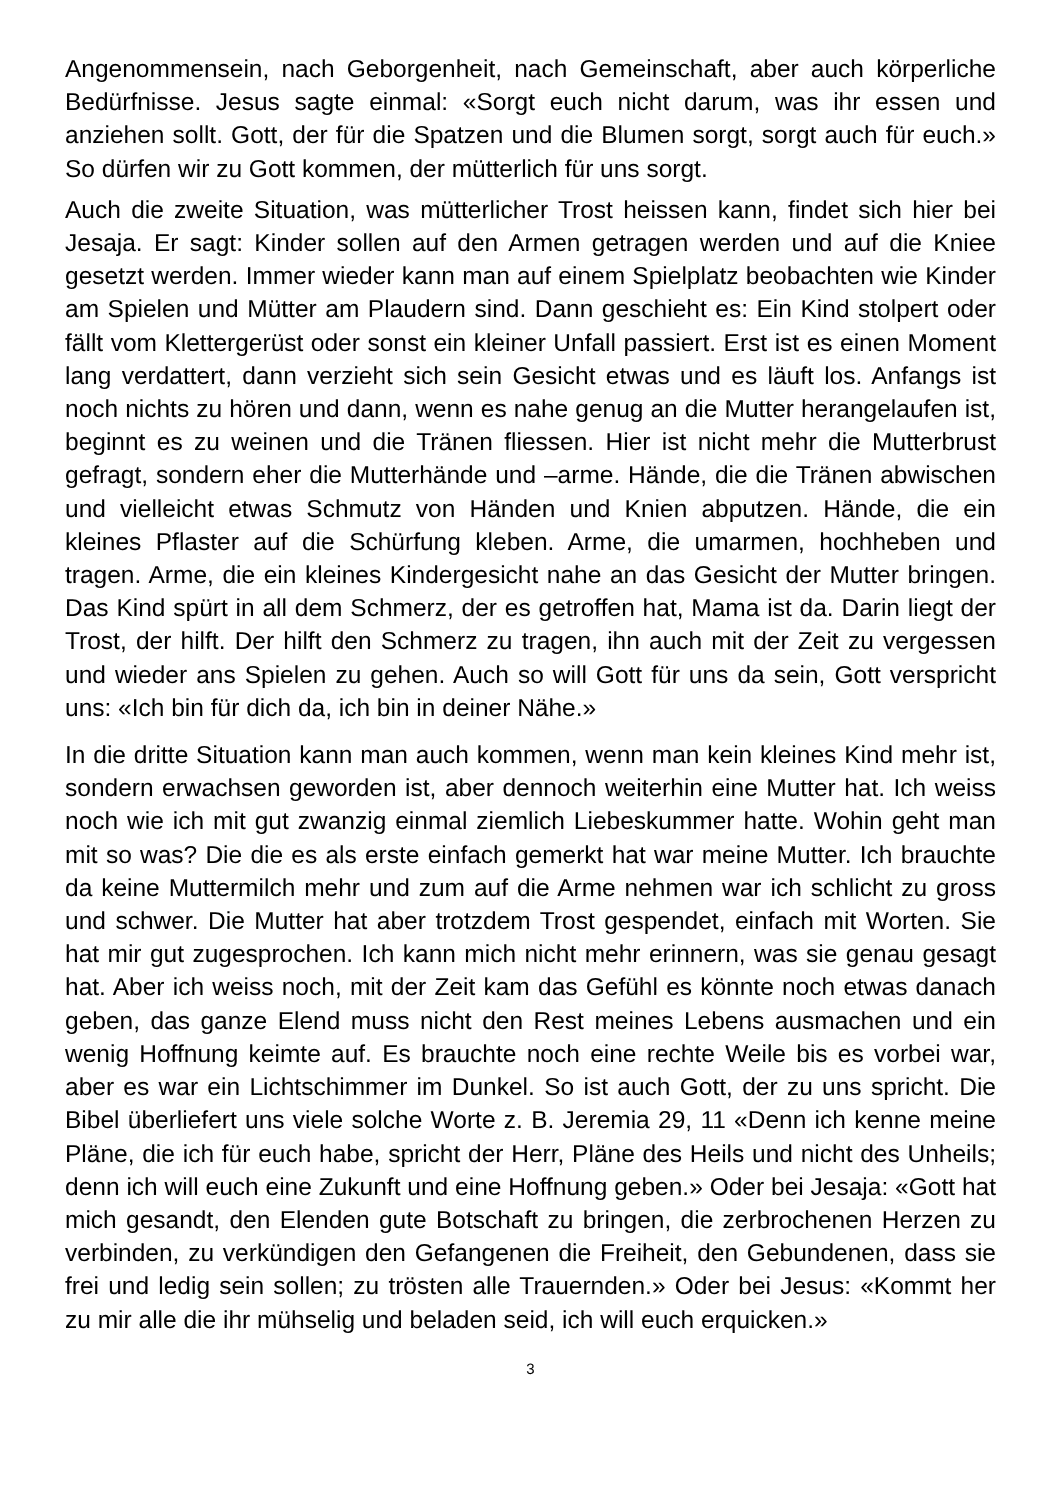Angenommensein, nach Geborgenheit, nach Gemeinschaft, aber auch körperliche Bedürfnisse. Jesus sagte einmal: «Sorgt euch nicht darum, was ihr essen und anziehen sollt. Gott, der für die Spatzen und die Blumen sorgt, sorgt auch für euch.» So dürfen wir zu Gott kommen, der mütterlich für uns sorgt.
Auch die zweite Situation, was mütterlicher Trost heissen kann, findet sich hier bei Jesaja. Er sagt: Kinder sollen auf den Armen getragen werden und auf die Kniee gesetzt werden. Immer wieder kann man auf einem Spielplatz beobachten wie Kinder am Spielen und Mütter am Plaudern sind. Dann geschieht es: Ein Kind stolpert oder fällt vom Klettergerüst oder sonst ein kleiner Unfall passiert. Erst ist es einen Moment lang verdattert, dann verzieht sich sein Gesicht etwas und es läuft los. Anfangs ist noch nichts zu hören und dann, wenn es nahe genug an die Mutter herangelaufen ist, beginnt es zu weinen und die Tränen fliessen. Hier ist nicht mehr die Mutterbrust gefragt, sondern eher die Mutterhände und –arme. Hände, die die Tränen abwischen und vielleicht etwas Schmutz von Händen und Knien abputzen. Hände, die ein kleines Pflaster auf die Schürfung kleben. Arme, die umarmen, hochheben und tragen. Arme, die ein kleines Kindergesicht nahe an das Gesicht der Mutter bringen. Das Kind spürt in all dem Schmerz, der es getroffen hat, Mama ist da. Darin liegt der Trost, der hilft. Der hilft den Schmerz zu tragen, ihn auch mit der Zeit zu vergessen und wieder ans Spielen zu gehen. Auch so will Gott für uns da sein, Gott verspricht uns: «Ich bin für dich da, ich bin in deiner Nähe.»
In die dritte Situation kann man auch kommen, wenn man kein kleines Kind mehr ist, sondern erwachsen geworden ist, aber dennoch weiterhin eine Mutter hat. Ich weiss noch wie ich mit gut zwanzig einmal ziemlich Liebeskummer hatte. Wohin geht man mit so was? Die die es als erste einfach gemerkt hat war meine Mutter. Ich brauchte da keine Muttermilch mehr und zum auf die Arme nehmen war ich schlicht zu gross und schwer. Die Mutter hat aber trotzdem Trost gespendet, einfach mit Worten. Sie hat mir gut zugesprochen. Ich kann mich nicht mehr erinnern, was sie genau gesagt hat. Aber ich weiss noch, mit der Zeit kam das Gefühl es könnte noch etwas danach geben, das ganze Elend muss nicht den Rest meines Lebens ausmachen und ein wenig Hoffnung keimte auf. Es brauchte noch eine rechte Weile bis es vorbei war, aber es war ein Lichtschimmer im Dunkel. So ist auch Gott, der zu uns spricht. Die Bibel überliefert uns viele solche Worte z. B. Jeremia 29, 11 «Denn ich kenne meine Pläne, die ich für euch habe, spricht der Herr, Pläne des Heils und nicht des Unheils; denn ich will euch eine Zukunft und eine Hoffnung geben.» Oder bei Jesaja: «Gott hat mich gesandt, den Elenden gute Botschaft zu bringen, die zerbrochenen Herzen zu verbinden, zu verkündigen den Gefangenen die Freiheit, den Gebundenen, dass sie frei und ledig sein sollen; zu trösten alle Trauernden.» Oder bei Jesus: «Kommt her zu mir alle die ihr mühselig und beladen seid, ich will euch erquicken.»
3